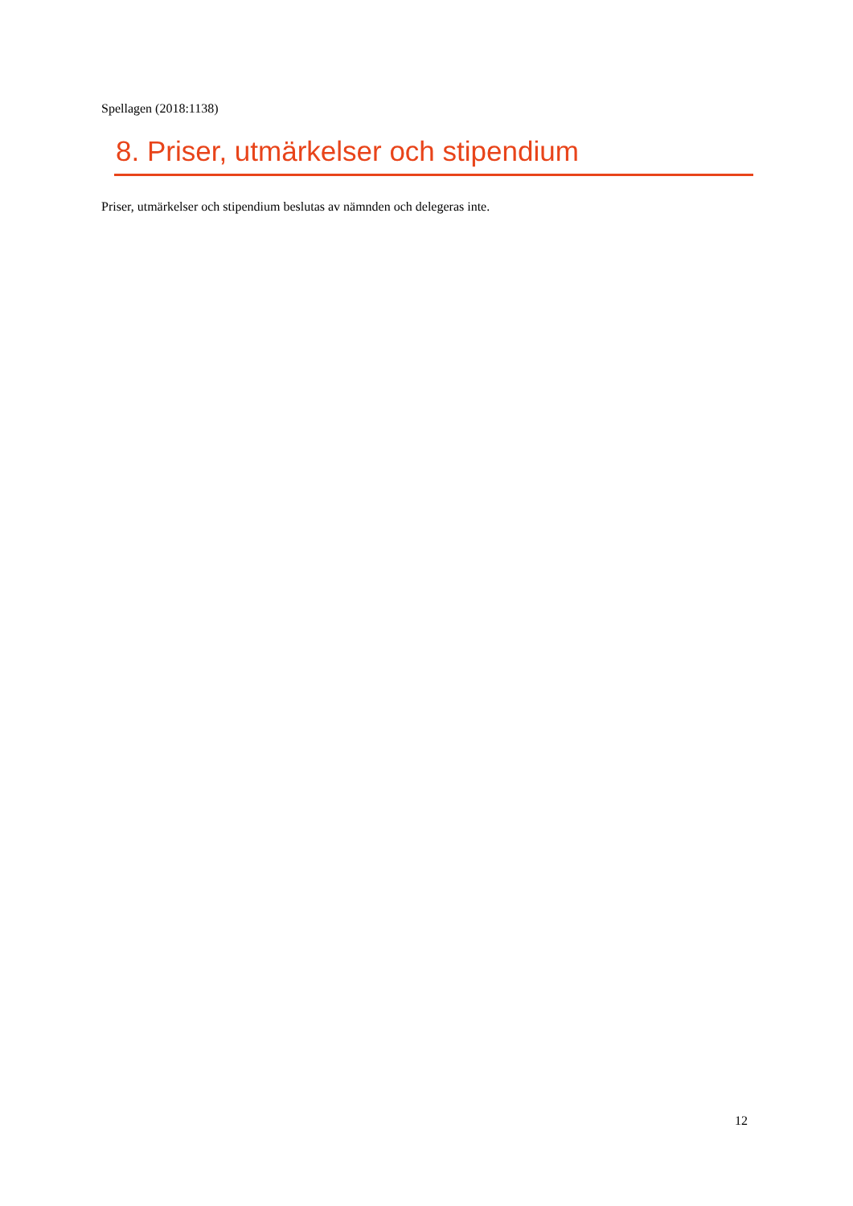Spellagen (2018:1138)
8. Priser, utmärkelser och stipendium
Priser, utmärkelser och stipendium beslutas av nämnden och delegeras inte.
12